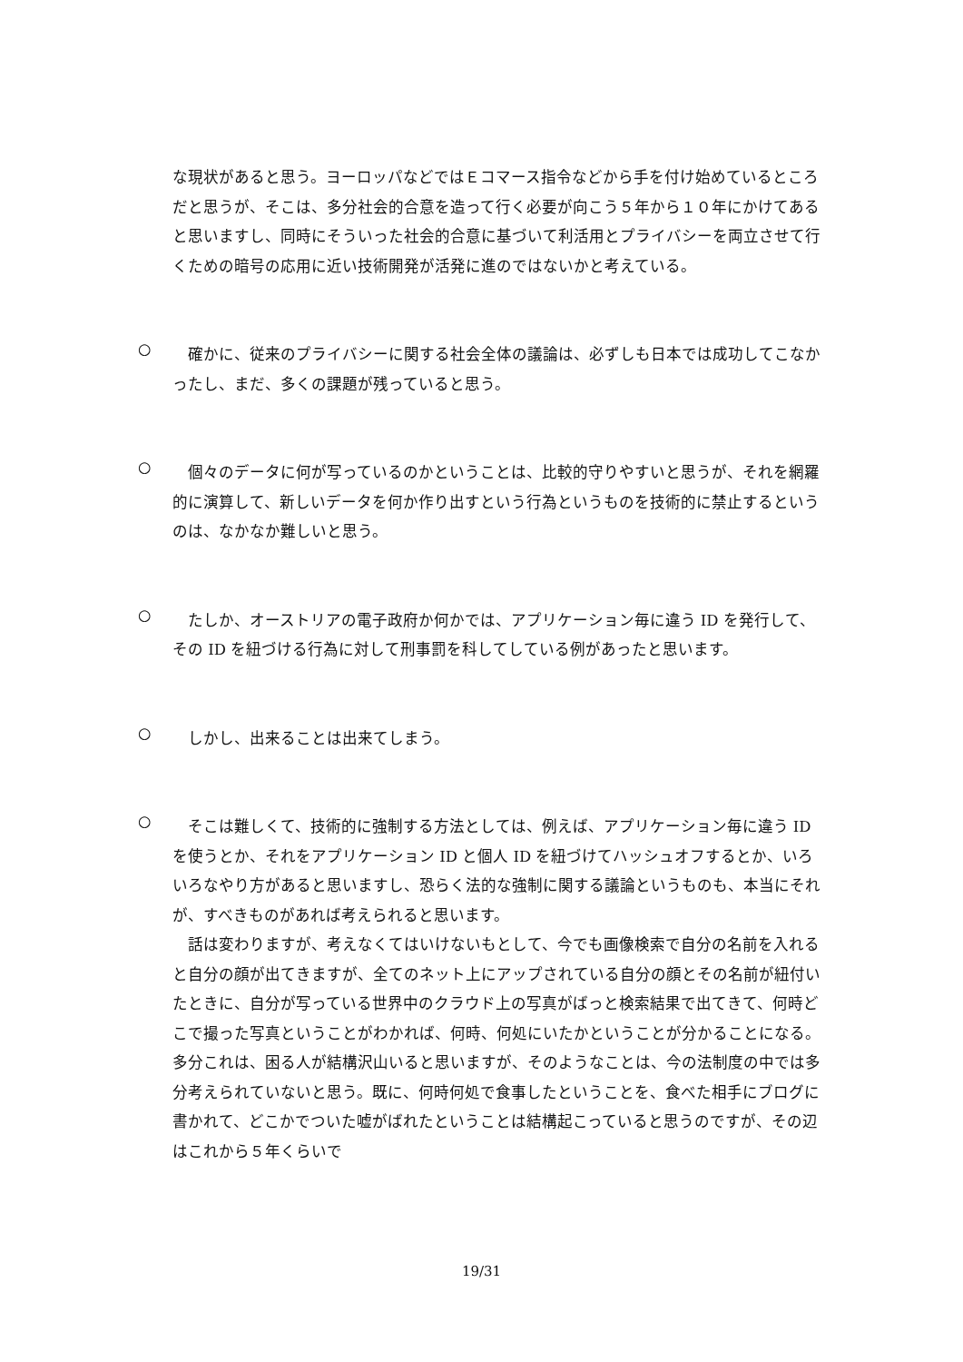な現状があると思う。ヨーロッパなどではＥコマース指令などから手を付け始めているところだと思うが、そこは、多分社会的合意を造って行く必要が向こう５年から１０年にかけてあると思いますし、同時にそういった社会的合意に基づいて利活用とプライバシーを両立させて行くための暗号の応用に近い技術開発が活発に進のではないかと考えている。
○
確かに、従来のプライバシーに関する社会全体の議論は、必ずしも日本では成功してこなかったし、まだ、多くの課題が残っていると思う。
○
個々のデータに何が写っているのかということは、比較的守りやすいと思うが、それを網羅的に演算して、新しいデータを何か作り出すという行為というものを技術的に禁止するというのは、なかなか難しいと思う。
○
たしか、オーストリアの電子政府か何かでは、アプリケーション毎に違う ID を発行して、その ID を紐づける行為に対して刑事罰を科してしている例があったと思います。
○
しかし、出来ることは出来てしまう。
○
そこは難しくて、技術的に強制する方法としては、例えば、アプリケーション毎に違う ID を使うとか、それをアプリケーション ID と個人 ID を紐づけてハッシュオフするとか、いろいろなやり方があると思いますし、恐らく法的な強制に関する議論というものも、本当にそれが、すべきものがあれば考えられると思います。
話は変わりますが、考えなくてはいけないもとして、今でも画像検索で自分の名前を入れると自分の顔が出てきますが、全てのネット上にアップされている自分の顔とその名前が紐付いたときに、自分が写っている世界中のクラウド上の写真がばっと検索結果で出てきて、何時どこで撮った写真ということがわかれば、何時、何処にいたかということが分かることになる。多分これは、困る人が結構沢山いると思いますが、そのようなことは、今の法制度の中では多分考えられていないと思う。既に、何時何処で食事したということを、食べた相手にブログに書かれて、どこかでついた嘘がばれたということは結構起こっていると思うのですが、その辺はこれから５年くらいで
19/31